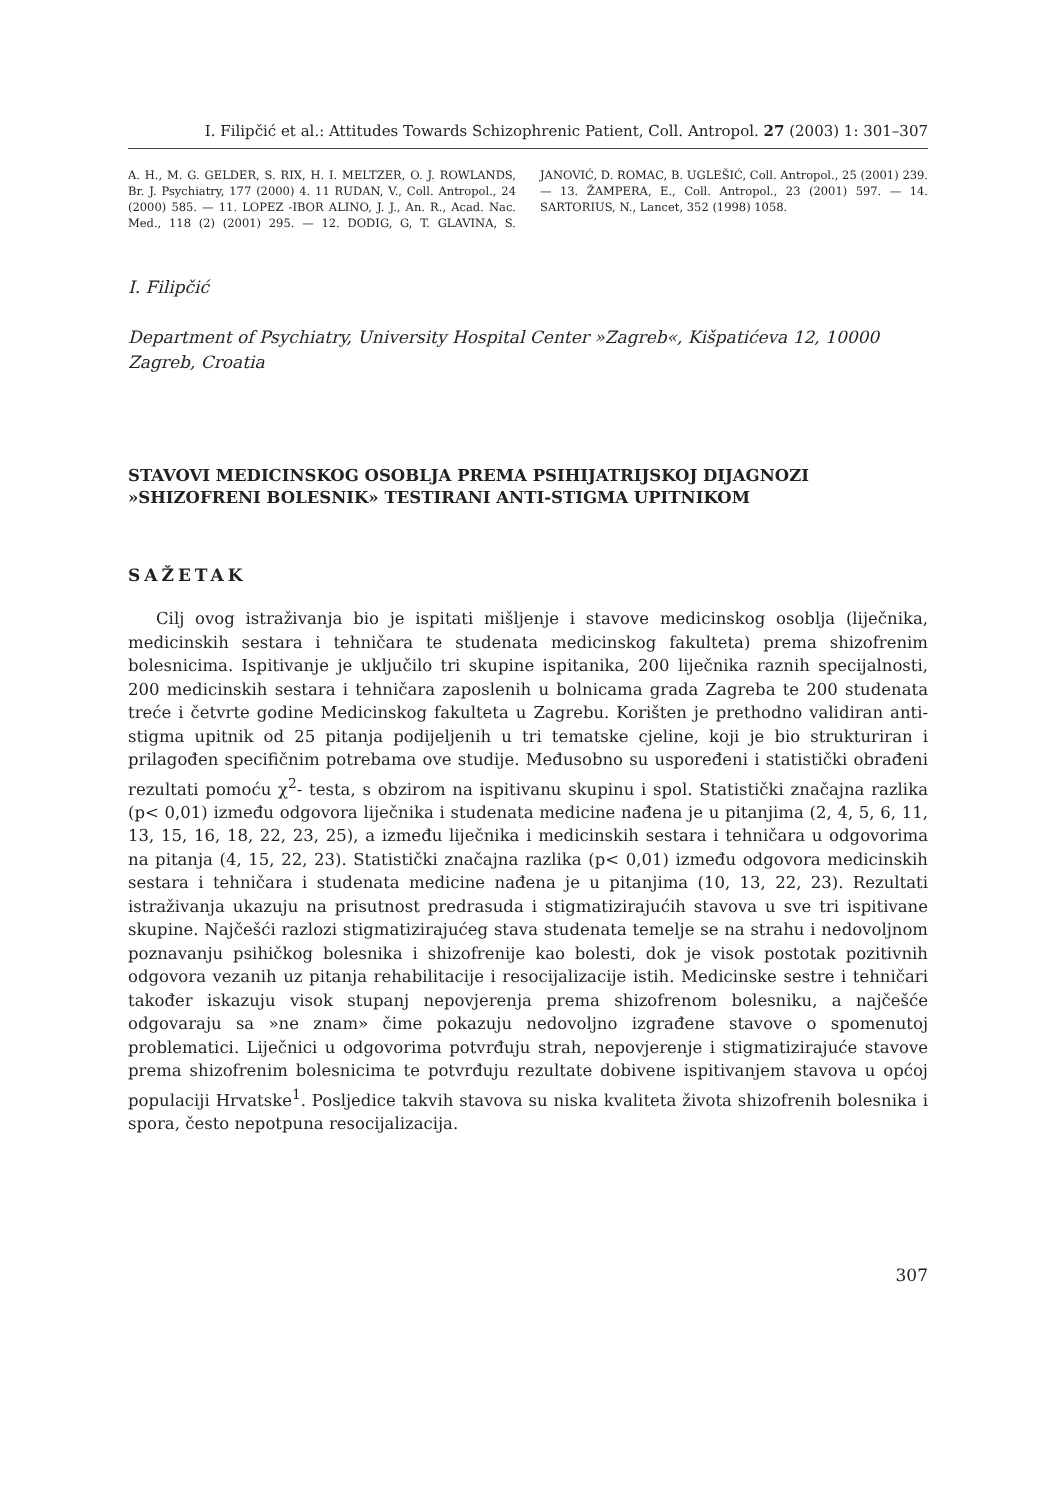I. Filipčić et al.: Attitudes Towards Schizophrenic Patient, Coll. Antropol. 27 (2003) 1: 301–307
A. H., M. G. GELDER, S. RIX, H. I. MELTZER, O. J. ROWLANDS, Br. J. Psychiatry, 177 (2000) 4. 11 RUDAN, V., Coll. Antropol., 24 (2000) 585. — 11. LOPEZ -IBOR ALINO, J. J., An. R., Acad. Nac. Med., 118 (2) (2001) 295. — 12. DODIG, G, T. GLAVINA, S. JANOVIĆ, D. ROMAC, B. UGLEŠIĆ, Coll. Antropol., 25 (2001) 239. — 13. ŽAMPERA, E., Coll. Antropol., 23 (2001) 597. — 14. SARTORIUS, N., Lancet, 352 (1998) 1058.
I. Filipčić
Department of Psychiatry, University Hospital Center »Zagreb«, Kišpatićeva 12, 10000 Zagreb, Croatia
STAVOVI MEDICINSKOG OSOBLJA PREMA PSIHIJATRIJSKOJ DIJAGNOZI »SHIZOFRENI BOLESNIK» TESTIRANI ANTI-STIGMA UPITNIKOM
SAŽETAK
Cilj ovog istraživanja bio je ispitati mišljenje i stavove medicinskog osoblja (liječnika, medicinskih sestara i tehničara te studenata medicinskog fakulteta) prema shizofrenim bolesnicima. Ispitivanje je uključilo tri skupine ispitanika, 200 liječnika raznih specijalnosti, 200 medicinskih sestara i tehničara zaposlenih u bolnicama grada Zagreba te 200 studenata treće i četvrte godine Medicinskog fakulteta u Zagrebu. Korišten je prethodno validiran anti-stigma upitnik od 25 pitanja podijeljenih u tri tematske cjeline, koji je bio strukturiran i prilagođen specifičnim potrebama ove studije. Međusobno su uspoređeni i statistički obrađeni rezultati pomoću χ<sup>2</sup>- testa, s obzirom na ispitivanu skupinu i spol. Statistički značajna razlika (p< 0,01) između odgovora liječnika i studenata medicine nađena je u pitanjima (2, 4, 5, 6, 11, 13, 15, 16, 18, 22, 23, 25), a između liječnika i medicinskih sestara i tehničara u odgovorima na pitanja (4, 15, 22, 23). Statistički značajna razlika (p< 0,01) između odgovora medicinskih sestara i tehničara i studenata medicine nađena je u pitanjima (10, 13, 22, 23). Rezultati istraživanja ukazuju na prisutnost predrasuda i stigmatizirajućih stavova u sve tri ispitivane skupine. Najčešći razlozi stigmatizirajućeg stava studenata temelje se na strahu i nedovoljnom poznavanju psihičkog bolesnika i shizofrenije kao bolesti, dok je visok postotak pozitivnih odgovora vezanih uz pitanja rehabilitacije i resocijalizacije istih. Medicinske sestre i tehničari također iskazuju visok stupanj nepovjerenja prema shizofrenom bolesniku, a najčešće odgovaraju sa »ne znam» čime pokazuju nedovoljno izgrađene stavove o spomenutoj problematici. Liječnici u odgovorima potvrđuju strah, nepovjerenje i stigmatizirajuće stavove prema shizofrenim bolesnicima te potvrđuju rezultate dobivene ispitivanjem stavova u općoj populaciji Hrvatske<sup>1</sup>. Posljedice takvih stavova su niska kvaliteta života shizofrenih bolesnika i spora, često nepotpuna resocijalizacija.
307